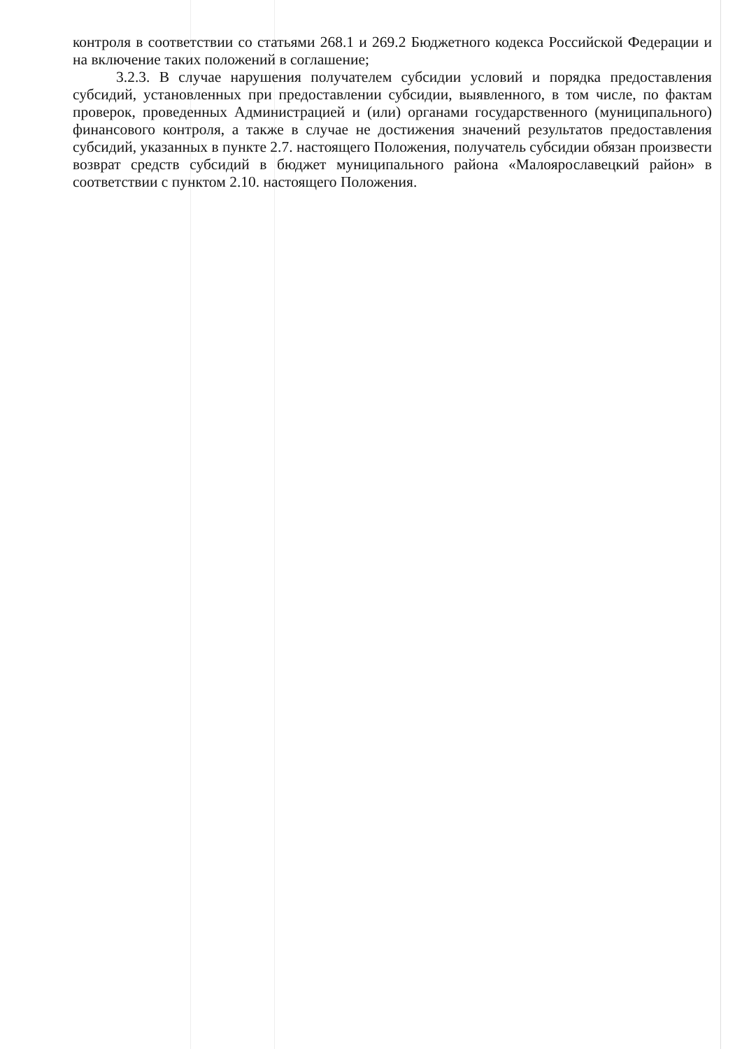контроля в соответствии со статьями 268.1 и 269.2 Бюджетного кодекса Российской Федерации и на включение таких положений в соглашение;
3.2.3. В случае нарушения получателем субсидии условий и порядка предоставления субсидий, установленных при предоставлении субсидии, выявленного, в том числе, по фактам проверок, проведенных Администрацией и (или) органами государственного (муниципального) финансового контроля, а также в случае не достижения значений результатов предоставления субсидий, указанных в пункте 2.7. настоящего Положения, получатель субсидии обязан произвести возврат средств субсидий в бюджет муниципального района «Малоярославецкий район» в соответствии с пунктом 2.10. настоящего Положения.